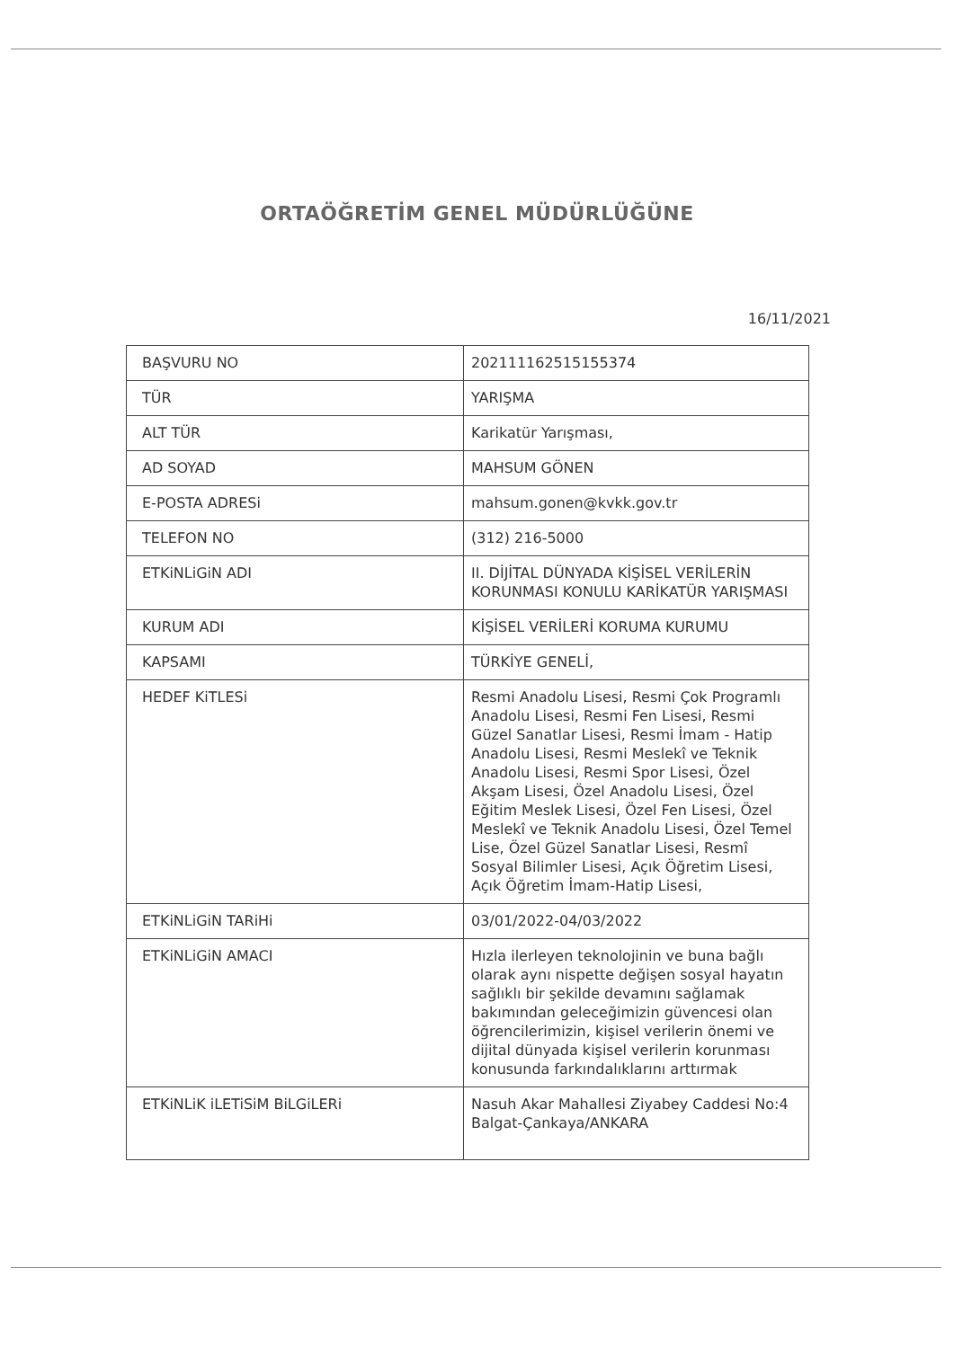ORTAÖĞRETİM GENEL MÜDÜRLÜĞÜNE
16/11/2021
| BAŞVURU NO | 202111162515155374 |
| TÜR | YARIŞMA |
| ALT TÜR | Karikatür Yarışması, |
| AD SOYAD | MAHSUM GÖNEN |
| E-POSTA ADRESi | mahsum.gonen@kvkk.gov.tr |
| TELEFON NO | (312) 216-5000 |
| ETKiNLiGiN ADI | II. DİJİTAL DÜNYADA KİŞİSEL VERİLERİN KORUNMASI KONULU KARİKATÜR YARIŞMASI |
| KURUM ADI | KİŞİSEL VERİLERİ KORUMA KURUMU |
| KAPSAMI | TÜRKİYE GENELİ, |
| HEDEF KiTLESi | Resmi Anadolu Lisesi, Resmi Çok Programlı Anadolu Lisesi, Resmi Fen Lisesi, Resmi Güzel Sanatlar Lisesi, Resmi İmam - Hatip Anadolu Lisesi, Resmi Meslekî ve Teknik Anadolu Lisesi, Resmi Spor Lisesi, Özel Akşam Lisesi, Özel Anadolu Lisesi, Özel Eğitim Meslek Lisesi, Özel Fen Lisesi, Özel Meslekî ve Teknik Anadolu Lisesi, Özel Temel Lise, Özel Güzel Sanatlar Lisesi, Resmî Sosyal Bilimler Lisesi, Açık Öğretim Lisesi, Açık Öğretim İmam-Hatip Lisesi, |
| ETKiNLiGiN TARiHi | 03/01/2022-04/03/2022 |
| ETKiNLiGiN AMACI | Hızla ilerleyen teknolojinin ve buna bağlı olarak aynı nispette değişen sosyal hayatın sağlıklı bir şekilde devamını sağlamak bakımından geleceğimizin güvencesi olan öğrencilerimizin, kişisel verilerin önemi ve dijital dünyada kişisel verilerin korunması konusunda farkındalıklarını arttırmak |
| ETKiNLiK iLETiSiM BiLGiLERi | Nasuh Akar Mahallesi Ziyabey Caddesi No:4 Balgat-Çankaya/ANKARA |